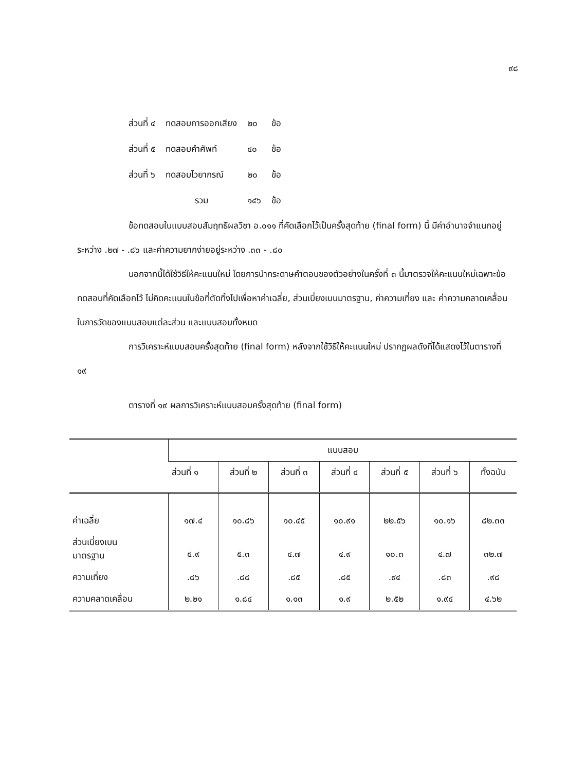๙๘
| ส่วนที่ ๔ | ทดสอบการออกเสียง | ๒๐ | ข้อ |
| ส่วนที่ ๕ | ทดสอบคำศัพท์ | ๔๐ | ข้อ |
| ส่วนที่ ๖ | ทดสอบไวยากรณ์ | ๒๐ | ข้อ |
| | รวม | ๑๔๖ | ข้อ |
ข้อทดสอบในแบบสอบสัมฤทธิผลวิชา อ.๐๑๑ ที่คัดเลือกไว้เป็นครั้งสุดท้าย (final form) นี้ มีค่าอำนาจจำแนกอยู่ระหว่าง .๒๗ - .๘๖ และค่าความยากง่ายอยู่ระหว่าง .๓๓ - .๘๐
นอกจากนี้ได้ใช้วิธีให้คะแนนใหม่ โดยการนำกระดาษคำตอบของตัวอย่างในครั้งที่ ๓ นี้มาตรวจให้คะแนนใหม่เฉพาะข้อทดสอบที่คัดเลือกไว้ ไม่คิดคะแนนในข้อที่ตัดทิ้งไปเพื่อหาค่าเฉลี่ย, ส่วนเบี่ยงเบนมาตรฐาน, ค่าความเที่ยง และ ค่าความคลาดเคลื่อนในการวัดของแบบสอบแต่ละส่วน และแบบสอบทั้งหมด
การวิเคราะห์แบบสอบครั้งสุดท้าย (final form) หลังจากใช้วิธีให้คะแนนใหม่ ปรากฏผลดังที่ได้แสดงไว้ในตารางที่ ๑๙
ตารางที่ ๑๙ ผลการวิเคราะห์แบบสอบครั้งสุดท้าย (final form)
| | แบบสอบ | | | | | | |
| --- | --- | --- | --- | --- | --- | --- | --- |
| | ส่วนที่ ๑ | ส่วนที่ ๒ | ส่วนที่ ๓ | ส่วนที่ ๔ | ส่วนที่ ๕ | ส่วนที่ ๖ | ทั้งฉบับ |
| ค่าเฉลี่ย | ๑๗.๔ | ๑๐.๘๖ | ๑๐.๔๕ | ๑๐.๙๑ | ๒๒.๕๖ | ๑๐.๑๖ | ๘๒.๓๓ |
| ส่วนเบี่ยงเบน มาตรฐาน | ๕.๙ | ๕.๓ | ๔.๗ | ๔.๙ | ๑๐.๓ | ๔.๗ | ๓๒.๗ |
| ความเที่ยง | .๘๖ | .๘๘ | .๘๕ | .๘๕ | .๙๔ | .๘๓ | .๙๘ |
| ความคลาดเคลื่อน | ๒.๒๑ | ๑.๘๔ | ๑.๑๓ | ๑.๙ | ๒.๕๒ | ๑.๙๔ | ๔.๖๒ |